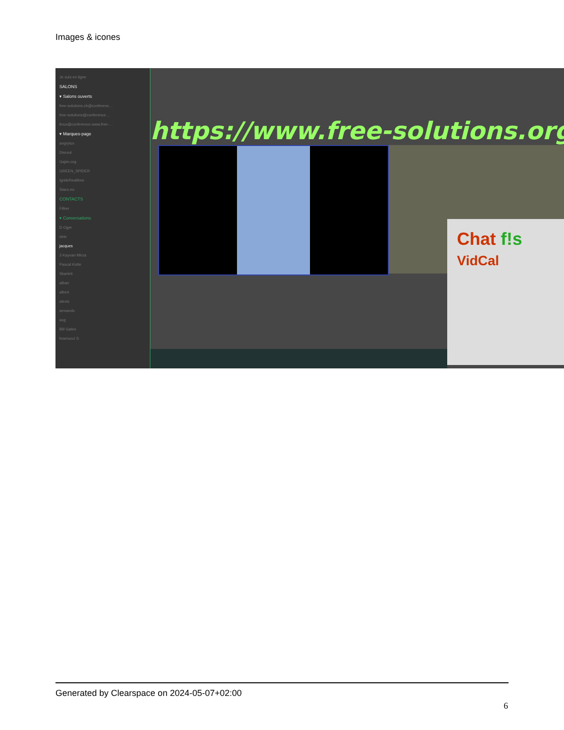Images & icones
Je suis en ligne
SALONS
▾ Salons ouverts
free-solutions.ch@conferenc…
free-solutions@conference…
linux@conference.www.free-…
▾ Marques-page
angrytux
Disroot
Gajim.org
GREEN_SPIDER
IgniteRealtime
Siacs.eu
CONTACTS
Filtrer
▾ Conversations
D Oger
dele
jacques
3 Kayvan Mirza
Pascal Kotte
Skarlett
alban
albert
alexis
armando
axg
Bill Gates
bramucci S
https://www.free-solutions.org/
Chat f!s
VidCal
Generated by Clearspace on 2024-05-07+02:00
6